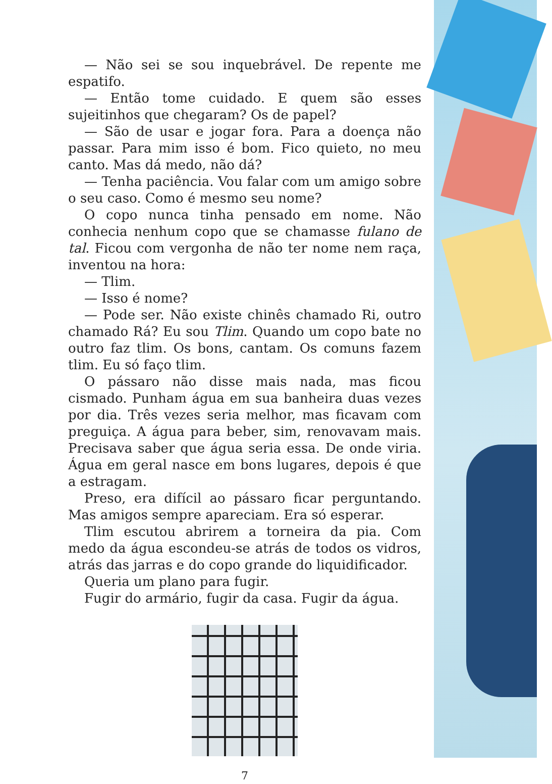— Não sei se sou inquebrável. De repente me espatifo.
— Então tome cuidado. E quem são esses sujeitinhos que chegaram? Os de papel?
— São de usar e jogar fora. Para a doença não passar. Para mim isso é bom. Fico quieto, no meu canto. Mas dá medo, não dá?
— Tenha paciência. Vou falar com um amigo sobre o seu caso. Como é mesmo seu nome?
O copo nunca tinha pensado em nome. Não conhecia nenhum copo que se chamasse fulano de tal. Ficou com vergonha de não ter nome nem raça, inventou na hora:
— Tlim.
— Isso é nome?
— Pode ser. Não existe chinês chamado Ri, outro chamado Rá? Eu sou Tlim. Quando um copo bate no outro faz tlim. Os bons, cantam. Os comuns fazem tlim. Eu só faço tlim.
O pássaro não disse mais nada, mas ficou cismado. Punham água em sua banheira duas vezes por dia. Três vezes seria melhor, mas ficavam com preguiça. A água para beber, sim, renovavam mais. Precisava saber que água seria essa. De onde viria. Água em geral nasce em bons lugares, depois é que a estragam.
Preso, era difícil ao pássaro ficar perguntando. Mas amigos sempre apareciam. Era só esperar.
Tlim escutou abrirem a torneira da pia. Com medo da água escondeu-se atrás de todos os vidros, atrás das jarras e do copo grande do liquidificador.
Queria um plano para fugir.
Fugir do armário, fugir da casa. Fugir da água.
7